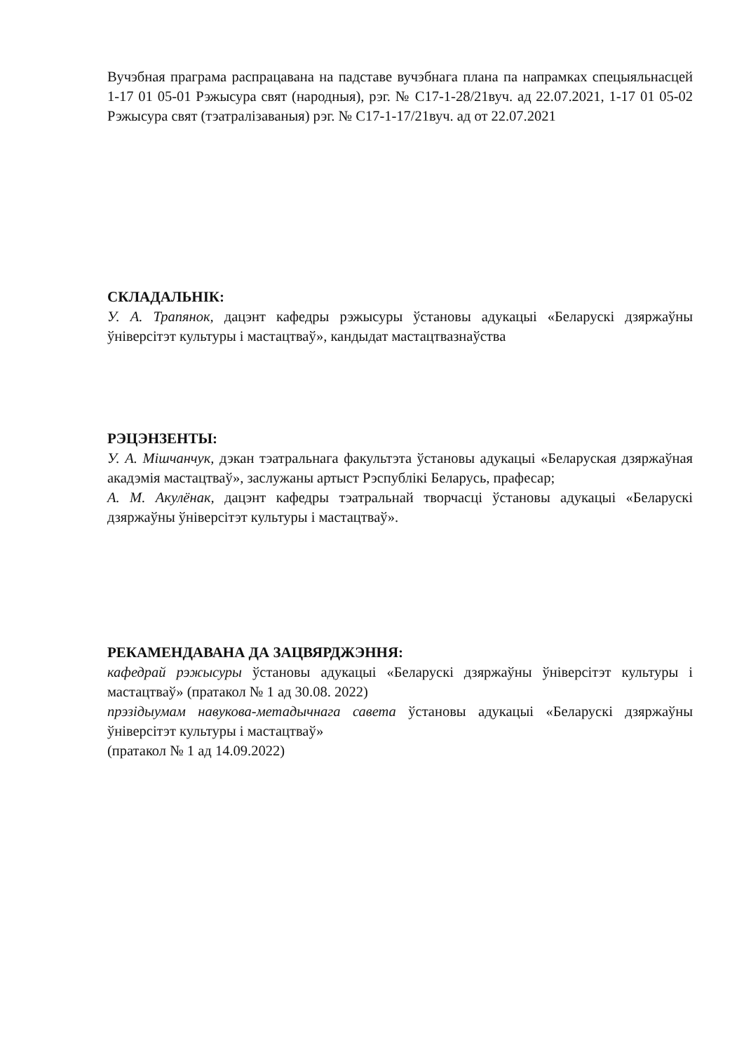Вучэбная праграма распрацавана на падставе вучэбнага плана па напрамках спецыяльнасцей 1-17 01 05-01 Рэжысура свят (народныя), рэг. № С17-1-28/21вуч. ад 22.07.2021, 1-17 01 05-02 Рэжысура свят (тэатралізаваныя) рэг. № С17-1-17/21вуч. ад от 22.07.2021
СКЛАДАЛЬНІК:
У. А. Трапянок, дацэнт кафедры рэжысуры ўстановы адукацыі «Беларускі дзяржаўны ўніверсітэт культуры і мастацтваў», кандыдат мастацтвазнаўства
РЭЦЭНЗЕНТЫ:
У. А. Мішчанчук, дэкан тэатральнага факультэта ўстановы адукацыі «Беларуская дзяржаўная акадэмія мастацтваў», заслужаны артыст Рэспублікі Беларусь, прафесар;
А. М. Акулёнак, дацэнт кафедры тэатральнай творчасці ўстановы адукацыі «Беларускі дзяржаўны ўніверсітэт культуры і мастацтваў».
РЕКАМЕНДАВАНА ДА ЗАЦВЯРДЖЭННЯ:
кафедрай рэжысуры ўстановы адукацыі «Беларускі дзяржаўны ўніверсітэт культуры і мастацтваў» (пратакол № 1 ад 30.08. 2022)
прэзідыумам навукова-метадычнага савета ўстановы адукацыі «Беларускі дзяржаўны ўніверсітэт культуры і мастацтваў»
(пратакол № 1 ад 14.09.2022)